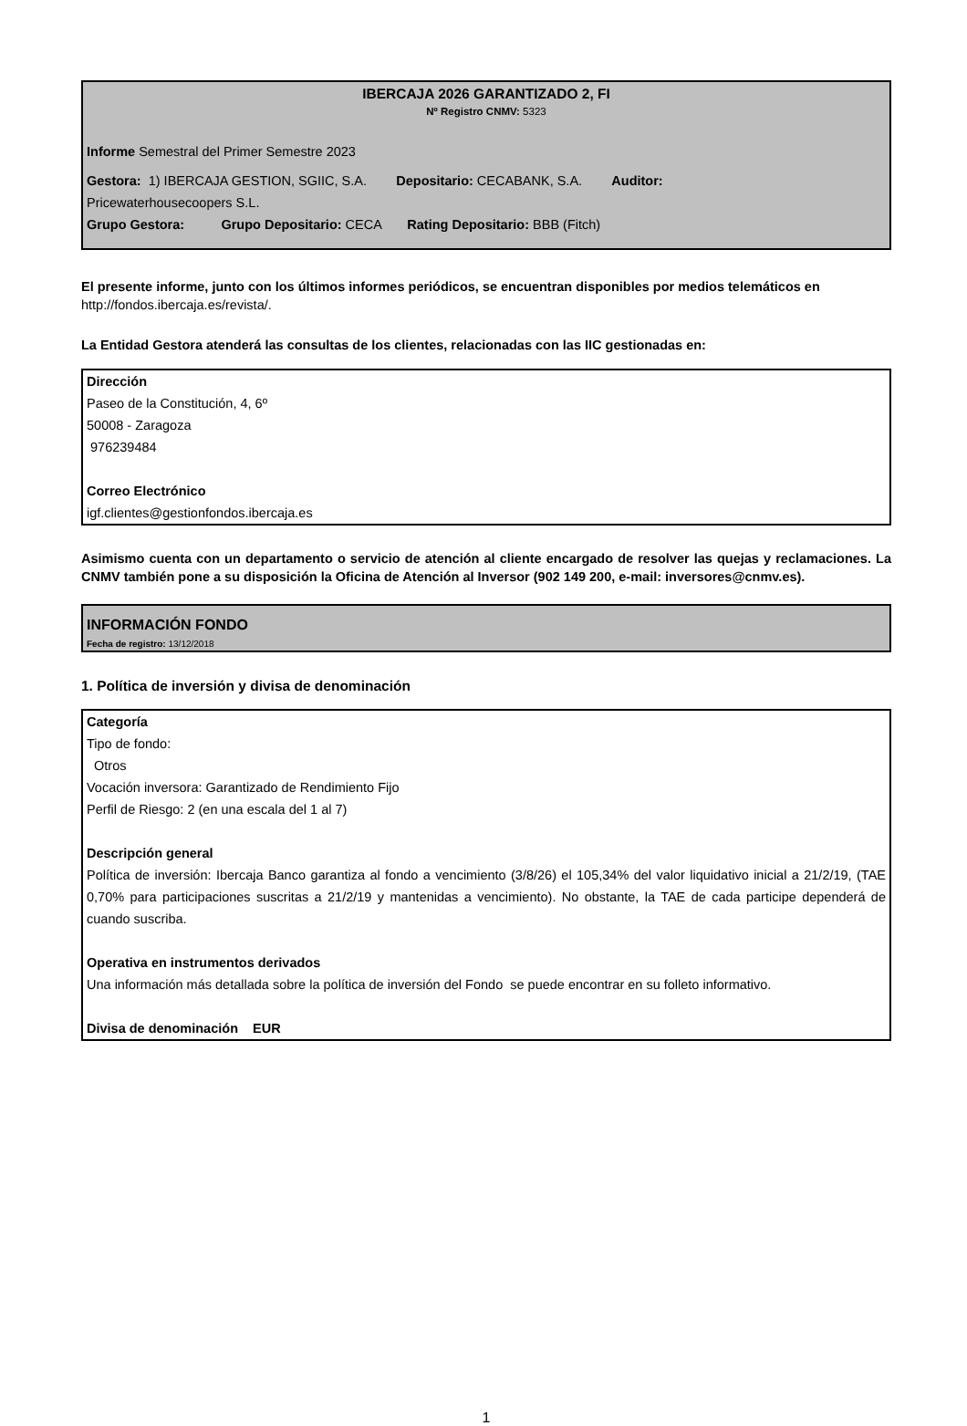IBERCAJA 2026 GARANTIZADO 2, FI
Nº Registro CNMV: 5323
Informe Semestral del Primer Semestre 2023
Gestora: 1) IBERCAJA GESTION, SGIIC, S.A. Depositario: CECABANK, S.A. Auditor:
Pricewaterhousecoopers S.L.
Grupo Gestora: Grupo Depositario: CECA Rating Depositario: BBB (Fitch)
El presente informe, junto con los últimos informes periódicos, se encuentran disponibles por medios telemáticos en http://fondos.ibercaja.es/revista/.
La Entidad Gestora atenderá las consultas de los clientes, relacionadas con las IIC gestionadas en:
Dirección
Paseo de la Constitución, 4, 6º
50008 - Zaragoza
976239484
Correo Electrónico
igf.clientes@gestionfondos.ibercaja.es
Asimismo cuenta con un departamento o servicio de atención al cliente encargado de resolver las quejas y reclamaciones. La CNMV también pone a su disposición la Oficina de Atención al Inversor (902 149 200, e-mail: inversores@cnmv.es).
INFORMACIÓN FONDO
Fecha de registro: 13/12/2018
1. Política de inversión y divisa de denominación
Categoría
Tipo de fondo:
Otros
Vocación inversora: Garantizado de Rendimiento Fijo
Perfil de Riesgo: 2 (en una escala del 1 al 7)
Descripción general
Política de inversión: Ibercaja Banco garantiza al fondo a vencimiento (3/8/26) el 105,34% del valor liquidativo inicial a 21/2/19, (TAE 0,70% para participaciones suscritas a 21/2/19 y mantenidas a vencimiento). No obstante, la TAE de cada participe dependerá de cuando suscriba.
Operativa en instrumentos derivados
Una información más detallada sobre la política de inversión del Fondo se puede encontrar en su folleto informativo.
Divisa de denominación EUR
1